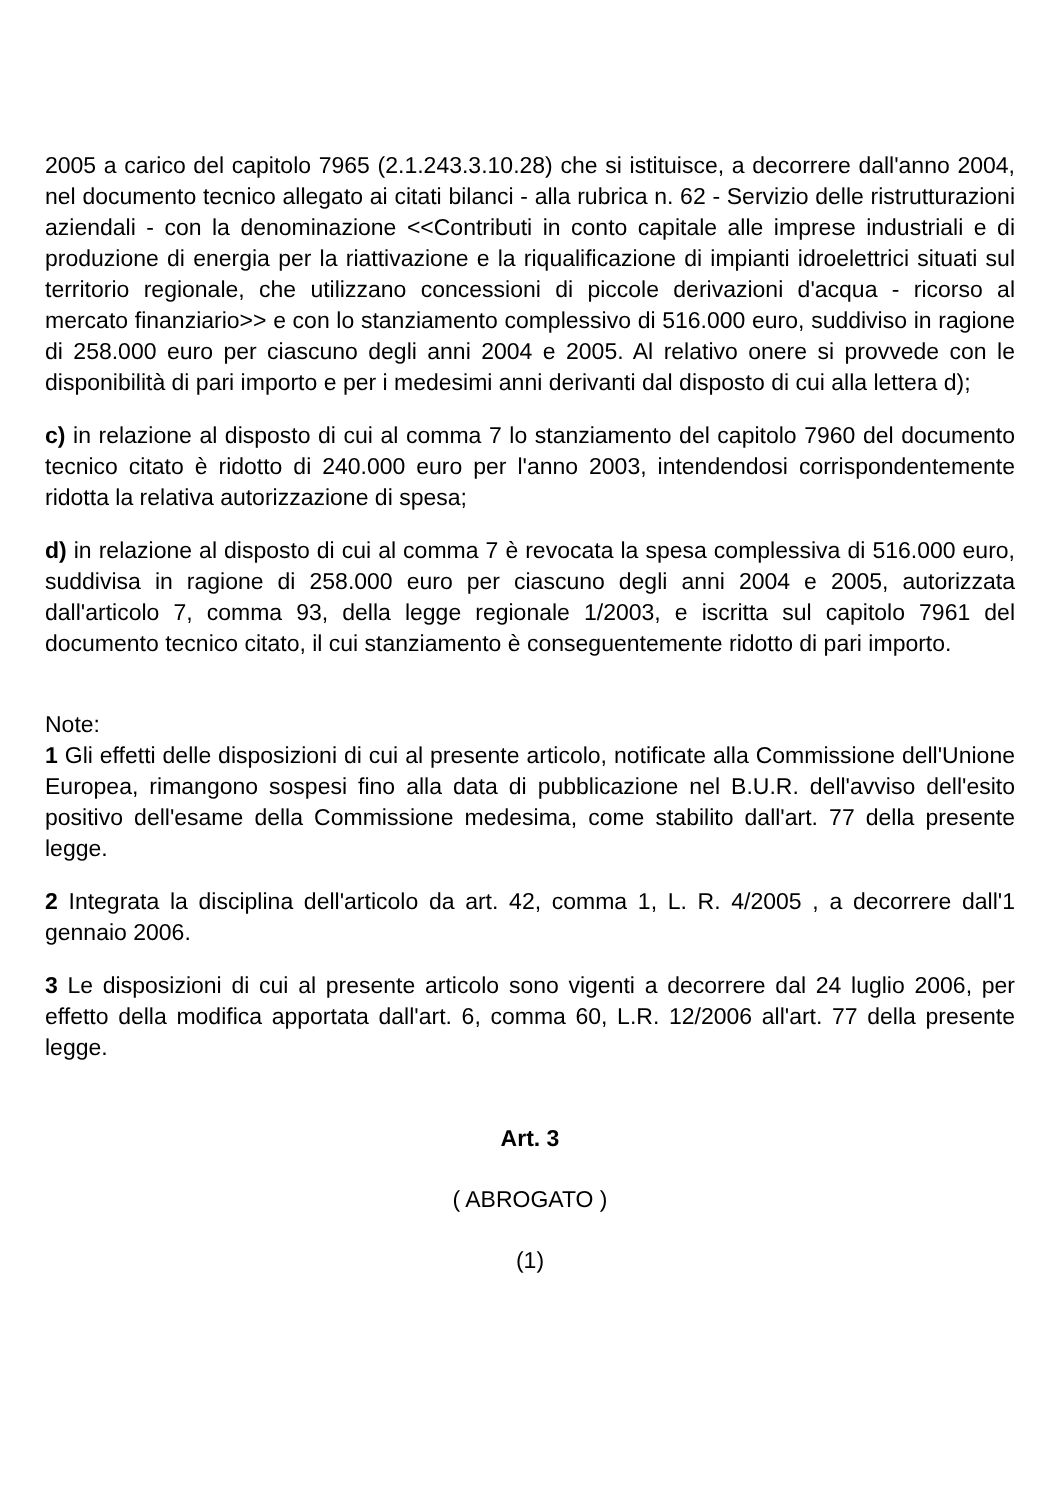2005 a carico del capitolo 7965 (2.1.243.3.10.28) che si istituisce, a decorrere dall'anno 2004, nel documento tecnico allegato ai citati bilanci - alla rubrica n. 62 - Servizio delle ristrutturazioni aziendali - con la denominazione <<Contributi in conto capitale alle imprese industriali e di produzione di energia per la riattivazione e la riqualificazione di impianti idroelettrici situati sul territorio regionale, che utilizzano concessioni di piccole derivazioni d'acqua - ricorso al mercato finanziario>> e con lo stanziamento complessivo di 516.000 euro, suddiviso in ragione di 258.000 euro per ciascuno degli anni 2004 e 2005. Al relativo onere si provvede con le disponibilità di pari importo e per i medesimi anni derivanti dal disposto di cui alla lettera d);
c) in relazione al disposto di cui al comma 7 lo stanziamento del capitolo 7960 del documento tecnico citato è ridotto di 240.000 euro per l'anno 2003, intendendosi corrispondentemente ridotta la relativa autorizzazione di spesa;
d) in relazione al disposto di cui al comma 7 è revocata la spesa complessiva di 516.000 euro, suddivisa in ragione di 258.000 euro per ciascuno degli anni 2004 e 2005, autorizzata dall'articolo 7, comma 93, della legge regionale 1/2003, e iscritta sul capitolo 7961 del documento tecnico citato, il cui stanziamento è conseguentemente ridotto di pari importo.
Note:
1 Gli effetti delle disposizioni di cui al presente articolo, notificate alla Commissione dell'Unione Europea, rimangono sospesi fino alla data di pubblicazione nel B.U.R. dell'avviso dell'esito positivo dell'esame della Commissione medesima, come stabilito dall'art. 77 della presente legge.
2 Integrata la disciplina dell'articolo da art. 42, comma 1, L. R. 4/2005 , a decorrere dall'1 gennaio 2006.
3 Le disposizioni di cui al presente articolo sono vigenti a decorrere dal 24 luglio 2006, per effetto della modifica apportata dall'art. 6, comma 60, L.R. 12/2006 all'art. 77 della presente legge.
Art. 3
( ABROGATO )
(1)